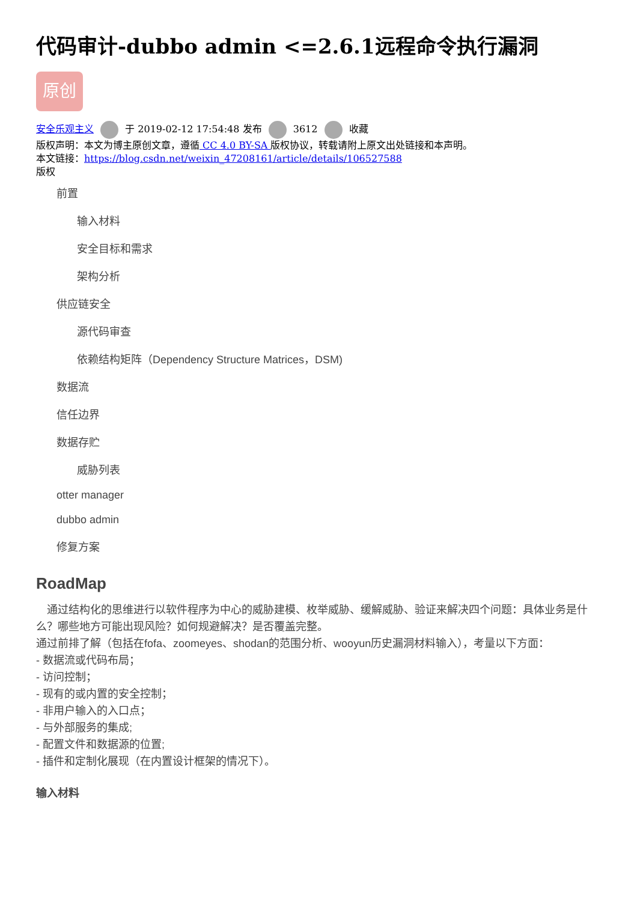代码审计-dubbo admin <=2.6.1远程命令执行漏洞
原创
安全乐观主义 于 2019-02-12 17:54:48 发布 3612 收藏
版权声明：本文为博主原创文章，遵循 CC 4.0 BY-SA 版权协议，转载请附上原文出处链接和本声明。
本文链接：https://blog.csdn.net/weixin_47208161/article/details/106527588
版权
前置
输入材料
安全目标和需求
架构分析
供应链安全
源代码审查
依赖结构矩阵（Dependency Structure Matrices，DSM)
数据流
信任边界
数据存贮
威胁列表
otter manager
dubbo admin
修复方案
RoadMap
　通过结构化的思维进行以软件程序为中心的威胁建模、枚举威胁、缓解威胁、验证来解决四个问题：具体业务是什么？哪些地方可能出现风险？如何规避解决？是否覆盖完整。
通过前排了解（包括在fofa、zoomeyes、shodan的范围分析、wooyun历史漏洞材料输入），考量以下方面：
- 数据流或代码布局；
- 访问控制；
- 现有的或内置的安全控制；
- 非用户输入的入口点；
- 与外部服务的集成;
- 配置文件和数据源的位置;
- 插件和定制化展现（在内置设计框架的情况下）。
输入材料